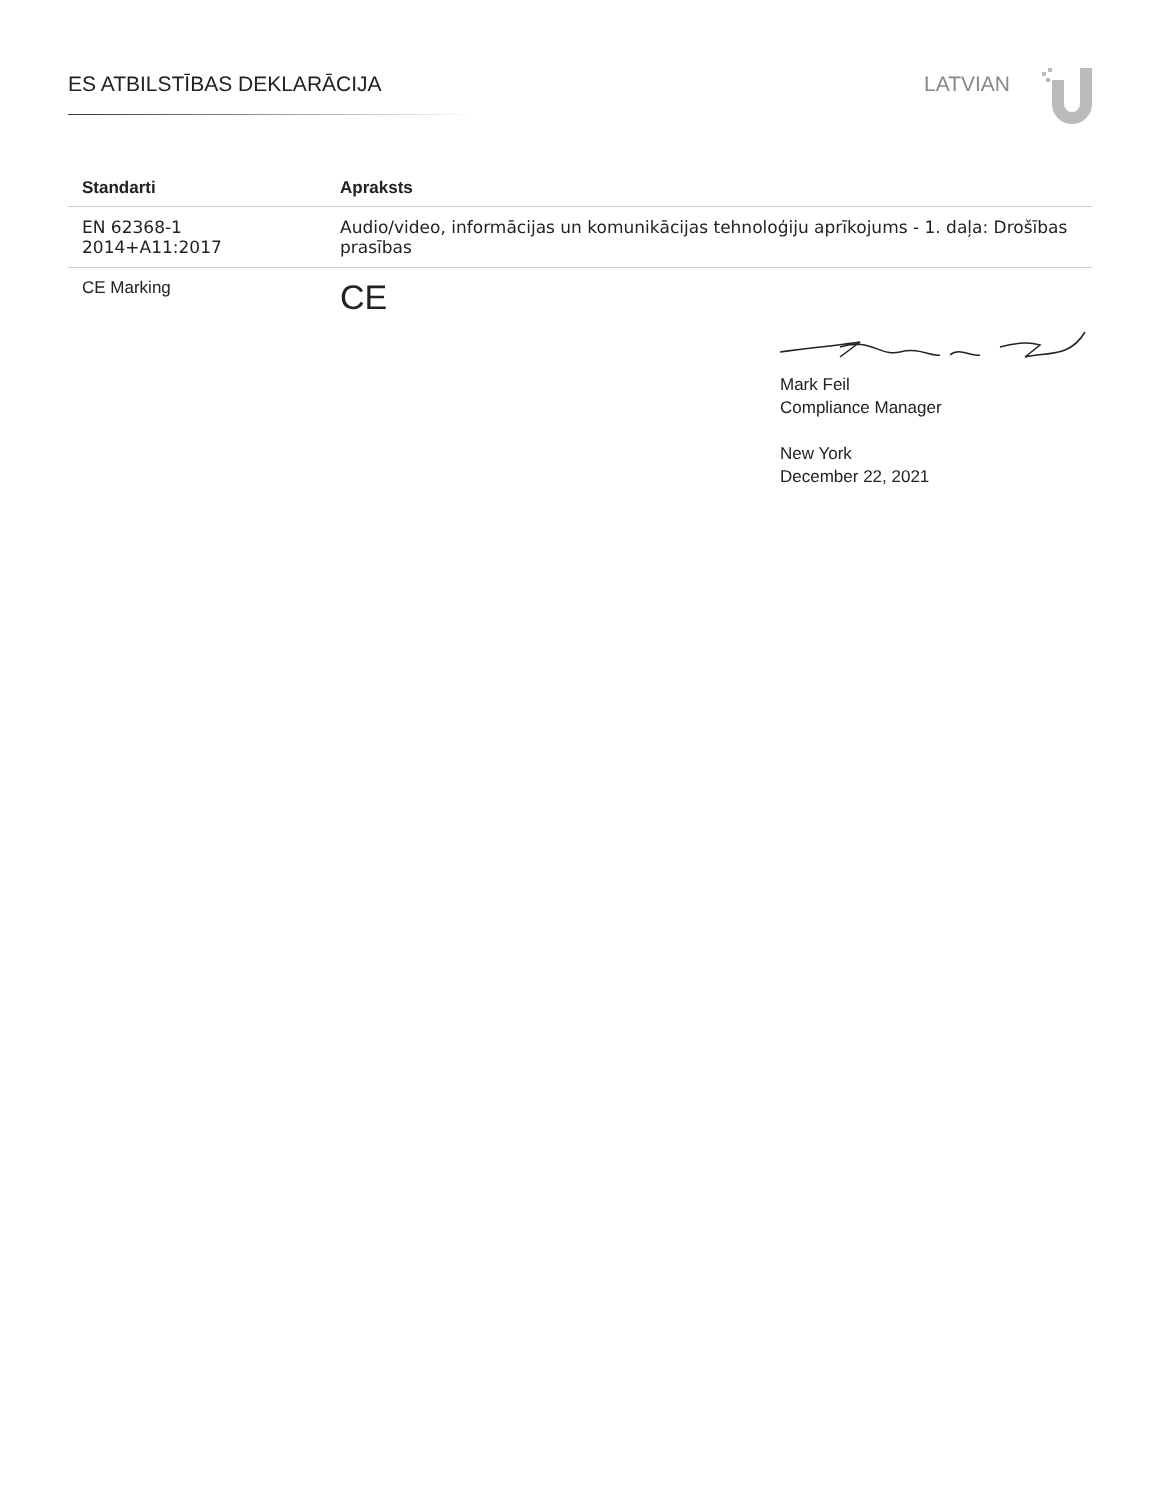ES ATBILSTĪBAS DEKLARĀCIJA LATVIAN
| Standarti | Apraksts |
| --- | --- |
| EN 62368-1 2014+A11:2017 | Audio/video, informācijas un komunikācijas tehnoloģiju aprīkojums - 1. daļa: Drošības prasības |
| CE Marking | CE |
Mark Feil
Compliance Manager
New York
December 22, 2021